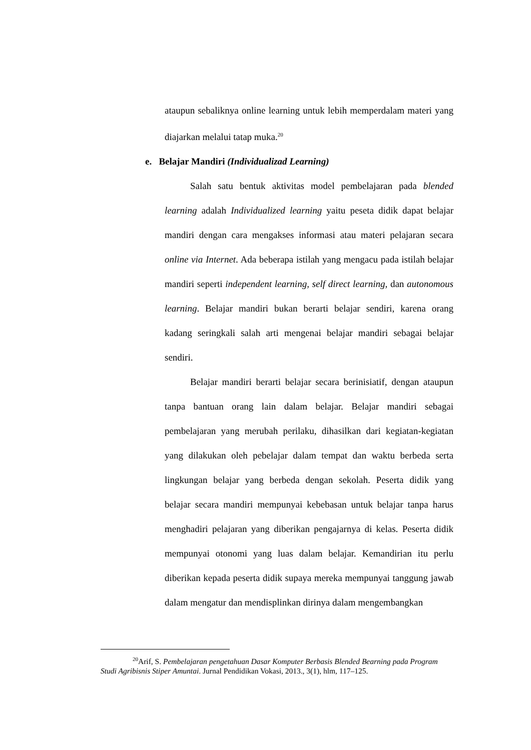ataupun sebaliknya online learning untuk lebih memperdalam materi yang diajarkan melalui tatap muka.<sup>20</sup>
e. Belajar Mandiri (Individualizad Learning)
Salah satu bentuk aktivitas model pembelajaran pada blended learning adalah Individualized learning yaitu peseta didik dapat belajar mandiri dengan cara mengakses informasi atau materi pelajaran secara online via Internet. Ada beberapa istilah yang mengacu pada istilah belajar mandiri seperti independent learning, self direct learning, dan autonomous learning. Belajar mandiri bukan berarti belajar sendiri, karena orang kadang seringkali salah arti mengenai belajar mandiri sebagai belajar sendiri.
Belajar mandiri berarti belajar secara berinisiatif, dengan ataupun tanpa bantuan orang lain dalam belajar. Belajar mandiri sebagai pembelajaran yang merubah perilaku, dihasilkan dari kegiatan-kegiatan yang dilakukan oleh pebelajar dalam tempat dan waktu berbeda serta lingkungan belajar yang berbeda dengan sekolah. Peserta didik yang belajar secara mandiri mempunyai kebebasan untuk belajar tanpa harus menghadiri pelajaran yang diberikan pengajarnya di kelas. Peserta didik mempunyai otonomi yang luas dalam belajar. Kemandirian itu perlu diberikan kepada peserta didik supaya mereka mempunyai tanggung jawab dalam mengatur dan mendisplinkan dirinya dalam mengembangkan
<sup>20</sup> Arif, S. Pembelajaran pengetahuan Dasar Komputer Berbasis Blended Bearning pada Program Studi Agribisnis Stiper Amuntai. Jurnal Pendidikan Vokasi, 2013., 3(1), hlm, 117–125.